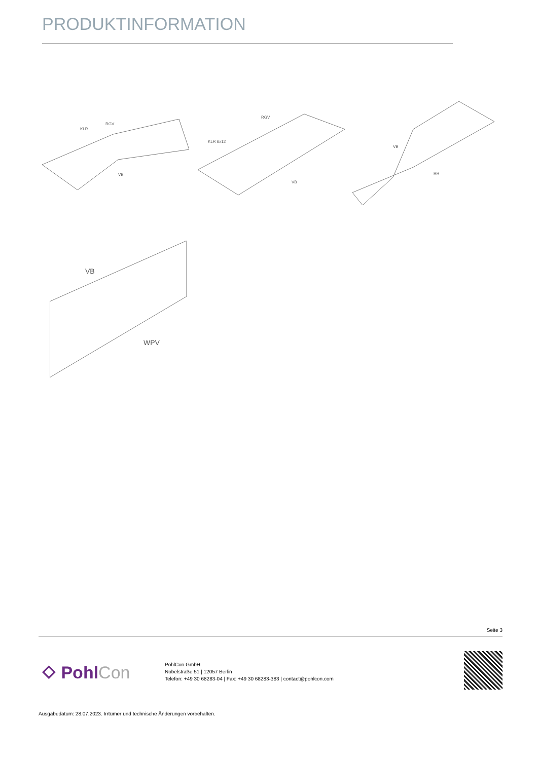PRODUKTINFORMATION
KLR
RGV
VB
RGV
KLR 6x12
VB
VB
RR
VB
WPV
Seite 3
⬦ PohlCon
PohlCon GmbH
Nobelstraße 51 | 12057 Berlin
Telefon: +49 30 68283-04 | Fax: +49 30 68283-383 | contact@pohlcon.com
Ausgabedatum: 28.07.2023. Irrtümer und technische Änderungen vorbehalten.